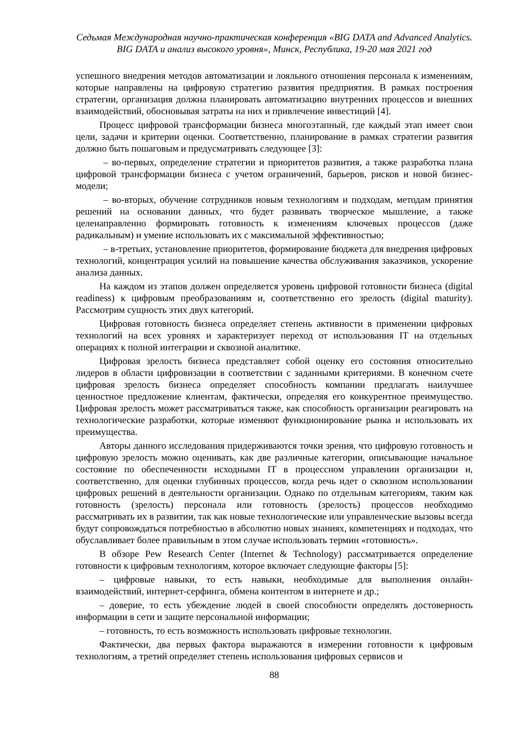Седьмая Международная научно-практическая конференция «BIG DATA and Advanced Analytics.
BIG DATA и анализ высокого уровня», Минск, Республика, 19-20 мая 2021 год
успешного внедрения методов автоматизации и лояльного отношения персонала к изменениям, которые направлены на цифровую стратегию развития предприятия. В рамках построения стратегии, организация должна планировать автоматизацию внутренних процессов и внешних взаимодействий, обосновывая затраты на них и привлечение инвестиций [4].
Процесс цифровой трансформации бизнеса многоэтапный, где каждый этап имеет свои цели, задачи и критерии оценки. Соответственно, планирование в рамках стратегии развития должно быть пошаговым и предусматривать следующее [3]:
– во-первых, определение стратегии и приоритетов развития, а также разработка плана цифровой трансформации бизнеса с учетом ограничений, барьеров, рисков и новой бизнес-модели;
– во-вторых, обучение сотрудников новым технологиям и подходам, методам принятия решений на основании данных, что будет развивать творческое мышление, а также целенаправленно формировать готовность к изменениям ключевых процессов (даже радикальным) и умение использовать их с максимальной эффективностью;
– в-третьих, установление приоритетов, формирование бюджета для внедрения цифровых технологий, концентрация усилий на повышение качества обслуживания заказчиков, ускорение анализа данных.
На каждом из этапов должен определяется уровень цифровой готовности бизнеса (digital readiness) к цифровым преобразованиям и, соответственно его зрелость (digital maturity). Рассмотрим сущность этих двух категорий.
Цифровая готовность бизнеса определяет степень активности в применении цифровых технологий на всех уровнях и характеризует переход от использования IT на отдельных операциях к полной интеграции и сквозной аналитике.
Цифровая зрелость бизнеса представляет собой оценку его состояния относительно лидеров в области цифровизации в соответствии с заданными критериями. В конечном счете цифровая зрелость бизнеса определяет способность компании предлагать наилучшее ценностное предложение клиентам, фактически, определяя его конкурентное преимущество. Цифровая зрелость может рассматриваться также, как способность организации реагировать на технологические разработки, которые изменяют функционирование рынка и использовать их преимущества.
Авторы данного исследования придерживаются точки зрения, что цифровую готовность и цифровую зрелость можно оценивать, как две различные категории, описывающие начальное состояние по обеспеченности исходными IT в процессном управлении организации и, соответственно, для оценки глубинных процессов, когда речь идет о сквозном использовании цифровых решений в деятельности организации. Однако по отдельным категориям, таким как готовность (зрелость) персонала или готовность (зрелость) процессов необходимо рассматривать их в развитии, так как новые технологические или управленческие вызовы всегда будут сопровождаться потребностью в абсолютно новых знаниях, компетенциях и подходах, что обуславливает более правильным в этом случае использовать термин «готовность».
В обзоре Pew Research Center (Internet & Technology) рассматривается определение готовности к цифровым технологиям, которое включает следующие факторы [5]:
– цифровые навыки, то есть навыки, необходимые для выполнения онлайн-взаимодействий, интернет-серфинга, обмена контентом в интернете и др.;
– доверие, то есть убеждение людей в своей способности определять достоверность информации в сети и защите персональной информации;
– готовность, то есть возможность использовать цифровые технологии.
Фактически, два первых фактора выражаются в измерении готовности к цифровым технологиям, а третий определяет степень использования цифровых сервисов и
88